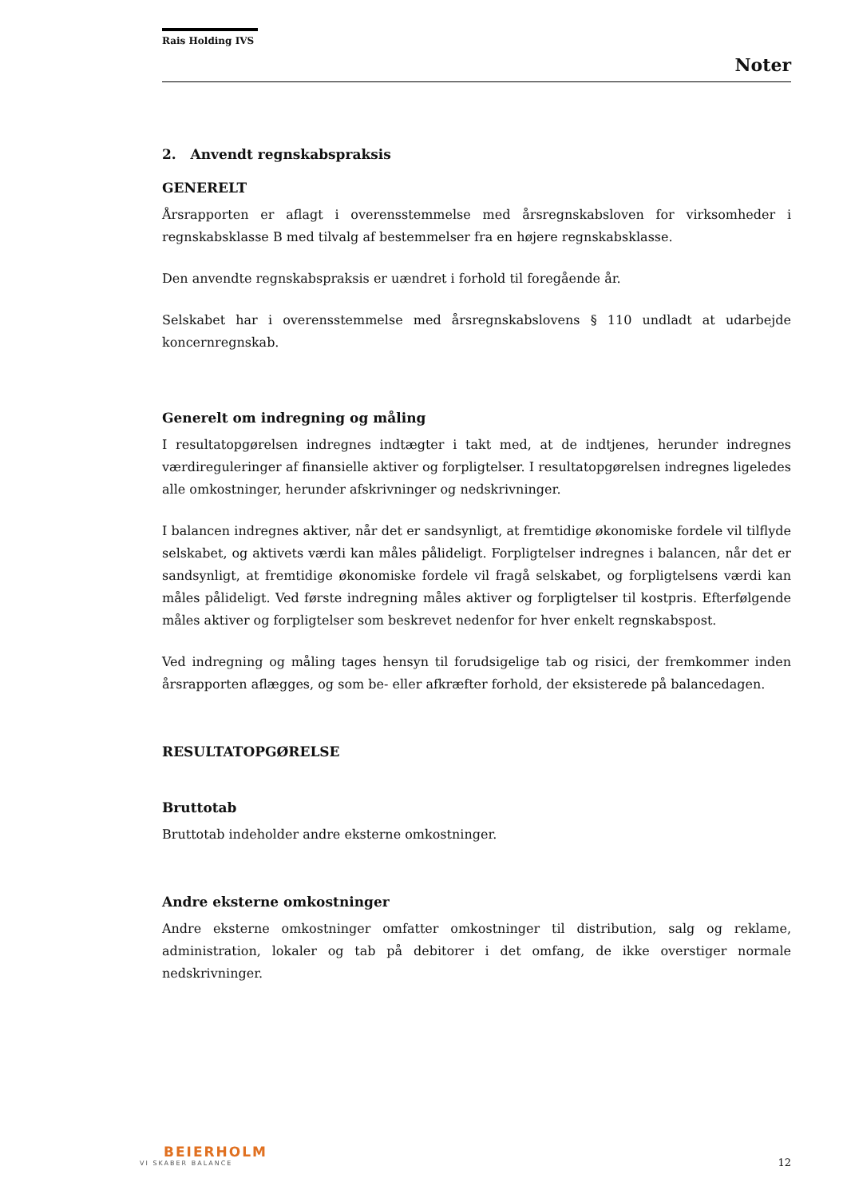Rais Holding IVS
Noter
2. Anvendt regnskabspraksis
GENERELT
Årsrapporten er aflagt i overensstemmelse med årsregnskabsloven for virksomheder i regnskabsklasse B med tilvalg af bestemmelser fra en højere regnskabsklasse.
Den anvendte regnskabspraksis er uændret i forhold til foregående år.
Selskabet har i overensstemmelse med årsregnskabslovens § 110 undladt at udarbejde koncernregnskab.
Generelt om indregning og måling
I resultatopgørelsen indregnes indtægter i takt med, at de indtjenes, herunder indregnes værdireguleringer af finansielle aktiver og forpligtelser. I resultatopgørelsen indregnes ligeledes alle omkostninger, herunder afskrivninger og nedskrivninger.
I balancen indregnes aktiver, når det er sandsynligt, at fremtidige økonomiske fordele vil tilflyde selskabet, og aktivets værdi kan måles pålideligt. Forpligtelser indregnes i balancen, når det er sandsynligt, at fremtidige økonomiske fordele vil fragå selskabet, og forpligtelsens værdi kan måles pålideligt. Ved første indregning måles aktiver og forpligtelser til kostpris. Efterfølgende måles aktiver og forpligtelser som beskrevet nedenfor for hver enkelt regnskabspost.
Ved indregning og måling tages hensyn til forudsigelige tab og risici, der fremkommer inden årsrapporten aflægges, og som be- eller afkræfter forhold, der eksisterede på balancedagen.
RESULTATOPGØRELSE
Bruttotab
Bruttotab indeholder andre eksterne omkostninger.
Andre eksterne omkostninger
Andre eksterne omkostninger omfatter omkostninger til distribution, salg og reklame, administration, lokaler og tab på debitorer i det omfang, de ikke overstiger normale nedskrivninger.
BEIERHOLM
VI SKABER BALANCE
12